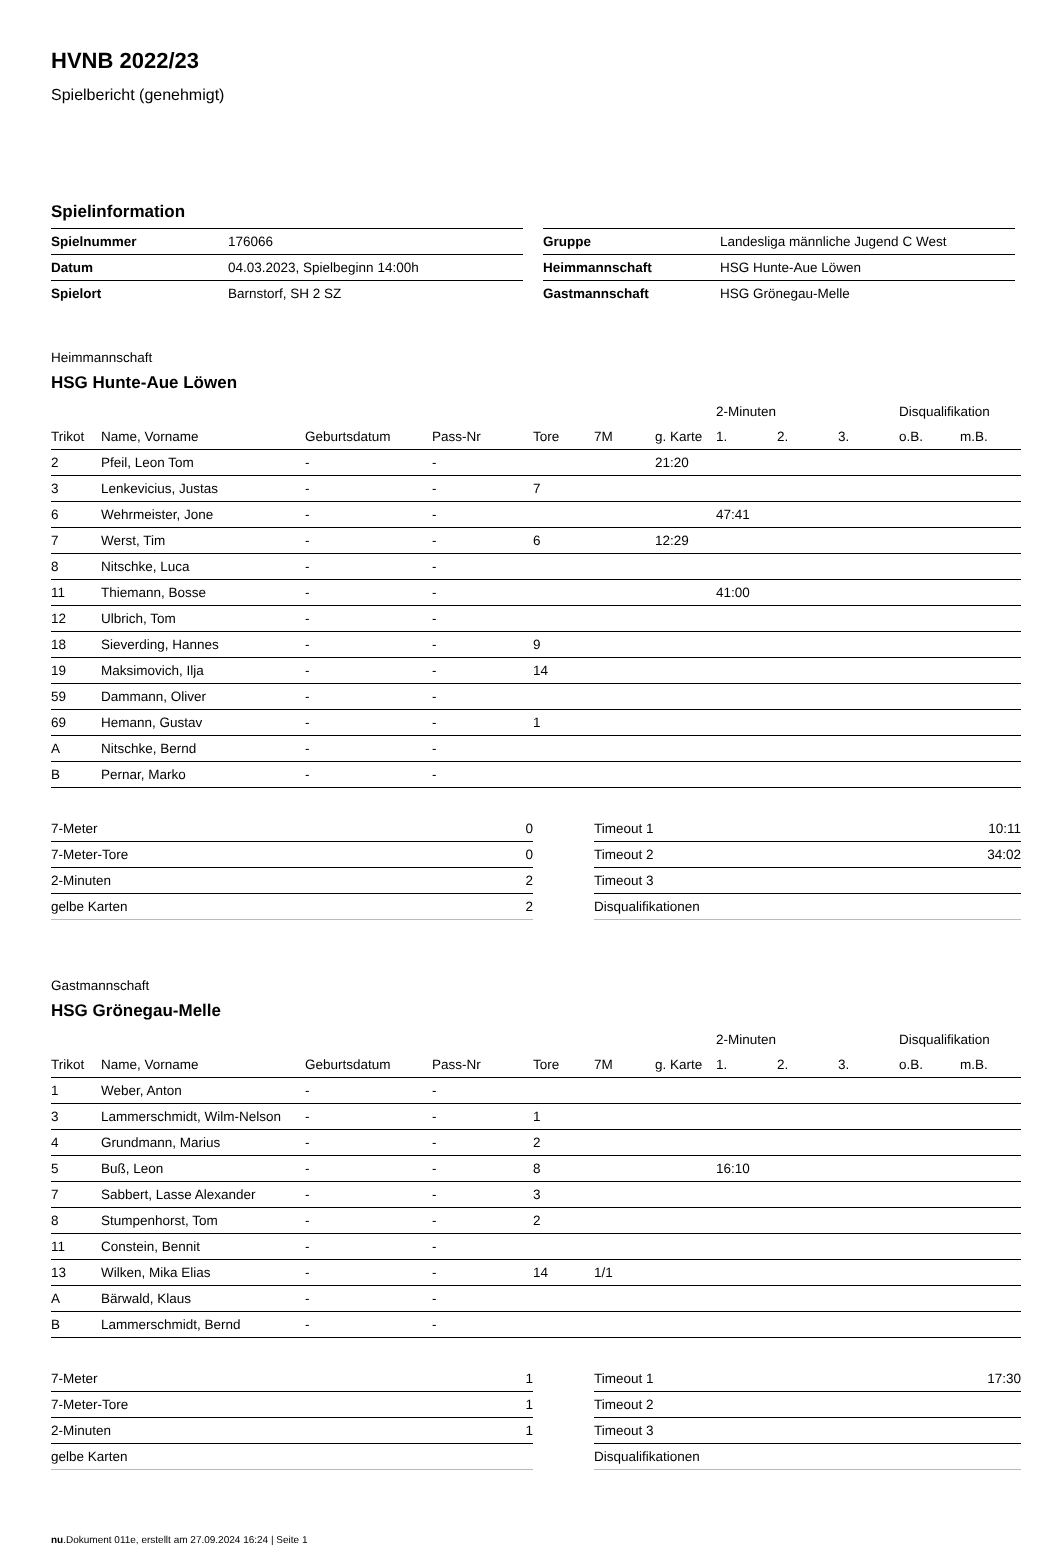HVNB 2022/23
Spielbericht (genehmigt)
Spielinformation
| Spielnummer | 176066 |
| Datum | 04.03.2023, Spielbeginn 14:00h |
| Spielort | Barnstorf, SH 2 SZ |
| Gruppe | Landesliga männliche Jugend C West |
| Heimmannschaft | HSG Hunte-Aue Löwen |
| Gastmannschaft | HSG Grönegau-Melle |
Heimmannschaft
HSG Hunte-Aue Löwen
| | | | | | | | 2-Minuten | | | Disqualifikation | |
| --- | --- | --- | --- | --- | --- | --- | --- | --- | --- | --- | --- |
| Trikot | Name, Vorname | Geburtsdatum | Pass-Nr | Tore | 7M | g. Karte | 1. | 2. | 3. | o.B. | m.B. |
| 2 | Pfeil, Leon Tom | - | - | | | 21:20 | | | | | |
| 3 | Lenkevicius, Justas | - | - | 7 | | | | | | | |
| 6 | Wehrmeister, Jone | - | - | | | | 47:41 | | | | |
| 7 | Werst, Tim | - | - | 6 | | 12:29 | | | | | |
| 8 | Nitschke, Luca | - | - | | | | | | | | |
| 11 | Thiemann, Bosse | - | - | | | | 41:00 | | | | |
| 12 | Ulbrich, Tom | - | - | | | | | | | | |
| 18 | Sieverding, Hannes | - | - | 9 | | | | | | | |
| 19 | Maksimovich, Ilja | - | - | 14 | | | | | | | |
| 59 | Dammann, Oliver | - | - | | | | | | | | |
| 69 | Hemann, Gustav | - | - | 1 | | | | | | | |
| A | Nitschke, Bernd | - | - | | | | | | | | |
| B | Pernar, Marko | - | - | | | | | | | | |
| 7-Meter | 0 |
| 7-Meter-Tore | 0 |
| 2-Minuten | 2 |
| gelbe Karten | 2 |
| Timeout 1 | 10:11 |
| Timeout 2 | 34:02 |
| Timeout 3 | |
| Disqualifikationen | |
Gastmannschaft
HSG Grönegau-Melle
| | | | | | | | 2-Minuten | | | Disqualifikation | |
| --- | --- | --- | --- | --- | --- | --- | --- | --- | --- | --- | --- |
| Trikot | Name, Vorname | Geburtsdatum | Pass-Nr | Tore | 7M | g. Karte | 1. | 2. | 3. | o.B. | m.B. |
| 1 | Weber, Anton | - | - | | | | | | | | |
| 3 | Lammerschmidt, Wilm-Nelson | - | - | 1 | | | | | | | |
| 4 | Grundmann, Marius | - | - | 2 | | | | | | | |
| 5 | Buß, Leon | - | - | 8 | | | 16:10 | | | | |
| 7 | Sabbert, Lasse Alexander | - | - | 3 | | | | | | | |
| 8 | Stumpenhorst, Tom | - | - | 2 | | | | | | | |
| 11 | Constein, Bennit | - | - | | | | | | | | |
| 13 | Wilken, Mika Elias | - | - | 14 | 1/1 | | | | | | |
| A | Bärwald, Klaus | - | - | | | | | | | | |
| B | Lammerschmidt, Bernd | - | - | | | | | | | | |
| 7-Meter | 1 |
| 7-Meter-Tore | 1 |
| 2-Minuten | 1 |
| gelbe Karten | |
| Timeout 1 | 17:30 |
| Timeout 2 | |
| Timeout 3 | |
| Disqualifikationen | |
nu.Dokument 011e, erstellt am 27.09.2024 16:24 | Seite 1